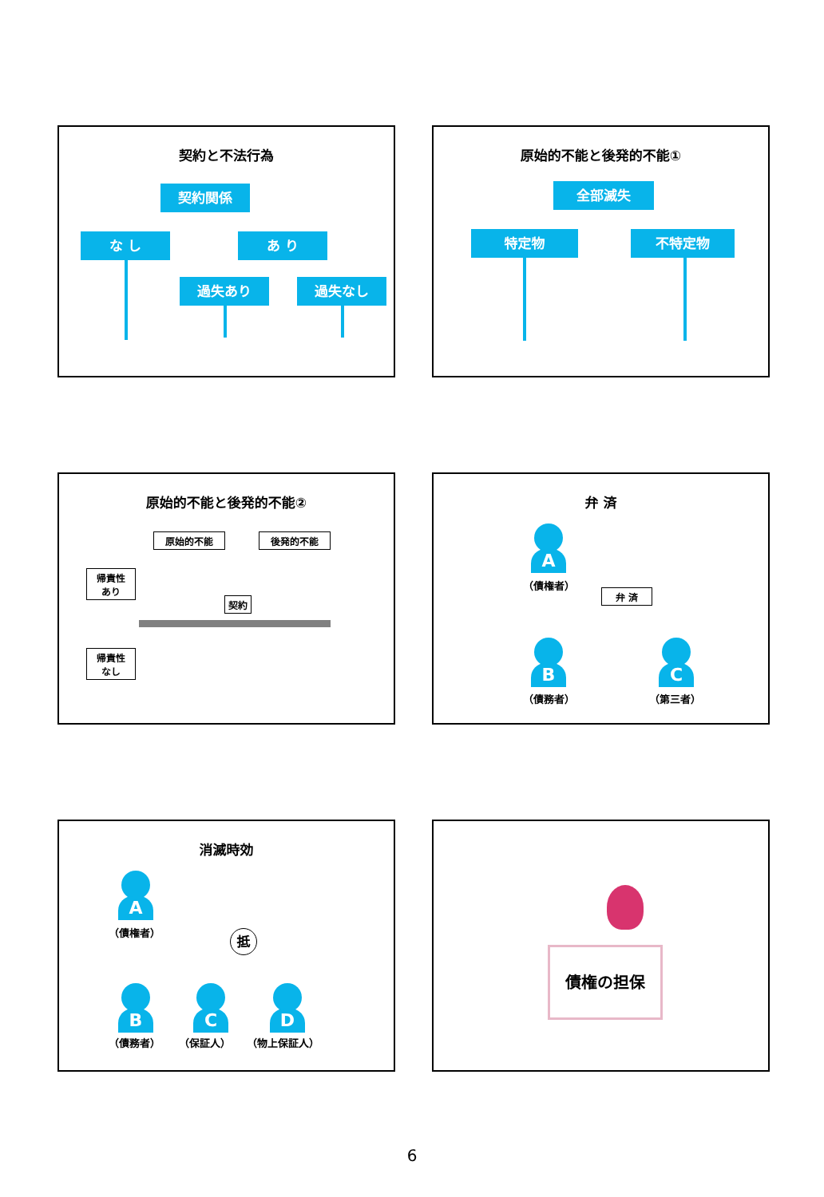契約と不法行為
契約関係
な し あ り
過失あり 過失なし
原始的不能と後発的不能①
全部滅失
特定物 不特定物
原始的不能と後発的不能②
原始的不能 後発的不能
帰責性
あり
帰責性
なし
契約
弁 済
A
（債権者）
弁 済
B C
（債務者） （第三者）
消滅時効
A
（債権者） 抵
B C D
（債務者） （保証人） （物上保証人）
債権の担保
6